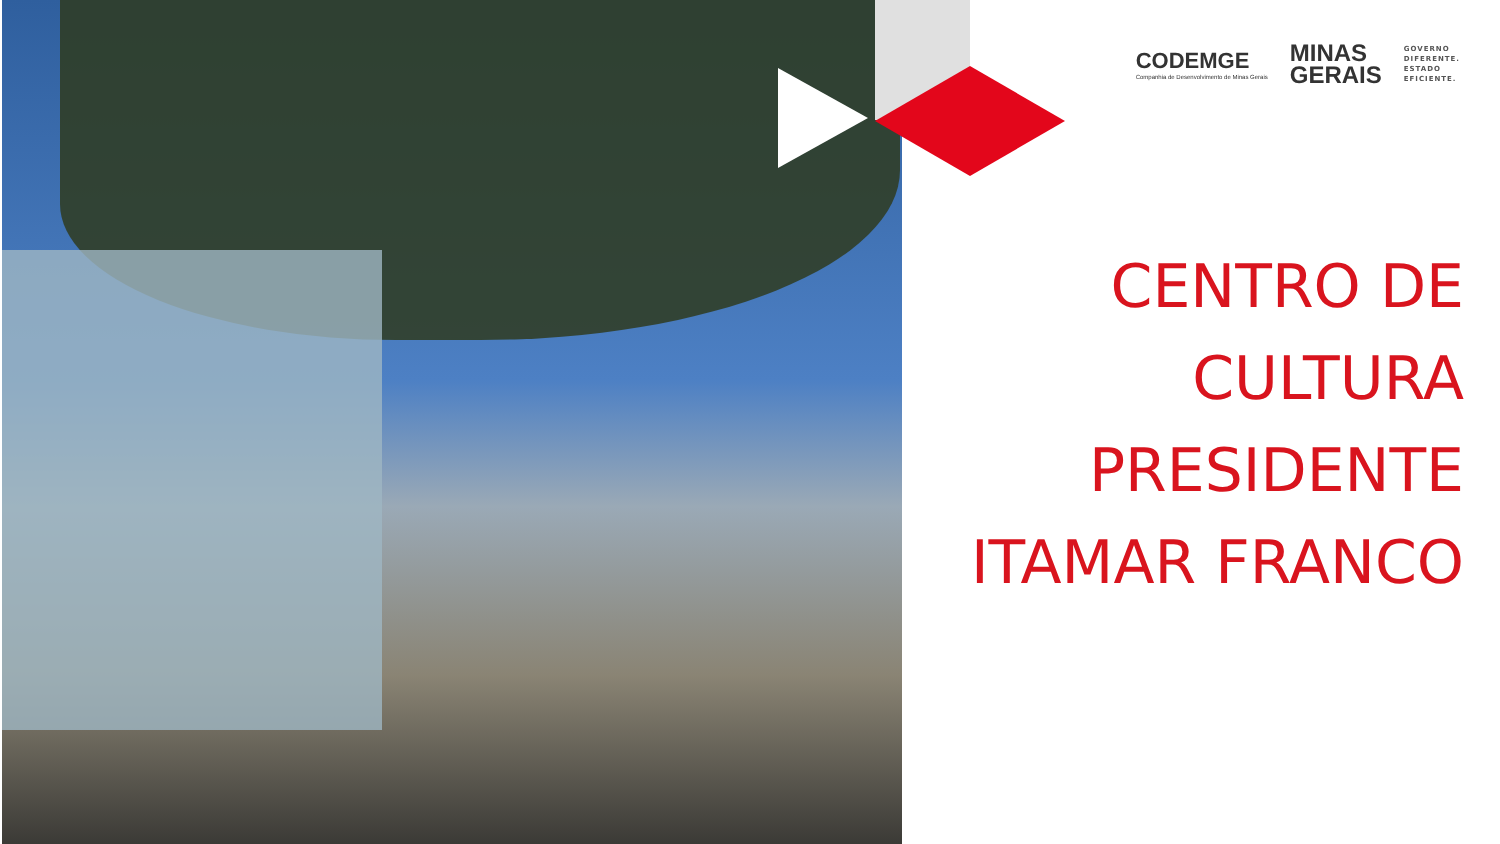CODEMGE
Companhia de Desenvolvimento de Minas Gerais
MINAS
GERAIS
GOVERNO
DIFERENTE.
ESTADO
EFICIENTE.
CENTRO DE
CULTURA
PRESIDENTE
ITAMAR FRANCO